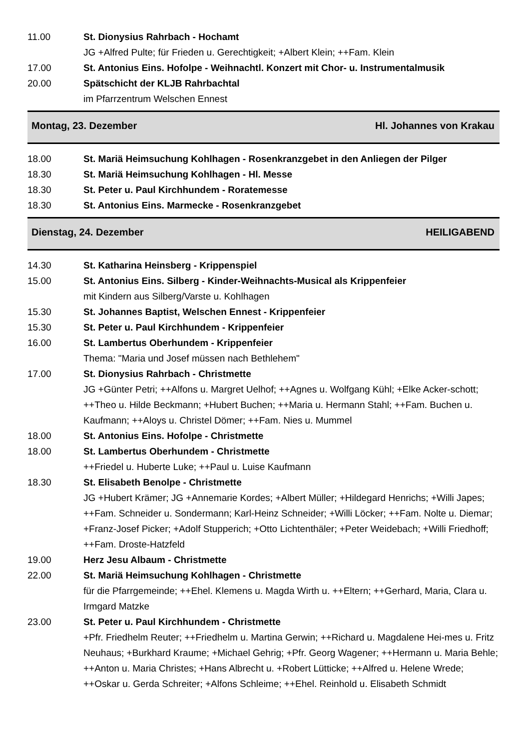11.00 St. Dionysius Rahrbach - Hochamt
JG +Alfred Pulte; für Frieden u. Gerechtigkeit; +Albert Klein; ++Fam. Klein
17.00 St. Antonius Eins. Hofolpe - Weihnachtl. Konzert mit Chor- u. Instrumentalmusik
20.00 Spätschicht der KLJB Rahrbachtal
im Pfarrzentrum Welschen Ennest
Montag, 23. Dezember Hl. Johannes von Krakau
18.00 St. Mariä Heimsuchung Kohlhagen - Rosenkranzgebet in den Anliegen der Pilger
18.30 St. Mariä Heimsuchung Kohlhagen - Hl. Messe
18.30 St. Peter u. Paul Kirchhundem - Roratemesse
18.30 St. Antonius Eins. Marmecke - Rosenkranzgebet
Dienstag, 24. Dezember HEILIGABEND
14.30 St. Katharina Heinsberg - Krippenspiel
15.00 St. Antonius Eins. Silberg - Kinder-Weihnachts-Musical als Krippenfeier
mit Kindern aus Silberg/Varste u. Kohlhagen
15.30 St. Johannes Baptist, Welschen Ennest - Krippenfeier
15.30 St. Peter u. Paul Kirchhundem - Krippenfeier
16.00 St. Lambertus Oberhundem - Krippenfeier
Thema: "Maria und Josef müssen nach Bethlehem"
17.00 St. Dionysius Rahrbach - Christmette
JG +Günter Petri; ++Alfons u. Margret Uelhof; ++Agnes u. Wolfgang Kühl; +Elke Acker-schott; ++Theo u. Hilde Beckmann; +Hubert Buchen; ++Maria u. Hermann Stahl; ++Fam. Buchen u. Kaufmann; ++Aloys u. Christel Dömer; ++Fam. Nies u. Mummel
18.00 St. Antonius Eins. Hofolpe - Christmette
18.00 St. Lambertus Oberhundem - Christmette
++Friedel u. Huberte Luke; ++Paul u. Luise Kaufmann
18.30 St. Elisabeth Benolpe - Christmette
JG +Hubert Krämer; JG +Annemarie Kordes; +Albert Müller; +Hildegard Henrichs; +Willi Japes; ++Fam. Schneider u. Sondermann; Karl-Heinz Schneider; +Willi Löcker; ++Fam. Nolte u. Diemar; +Franz-Josef Picker; +Adolf Stupperich; +Otto Lichtenthäler; +Peter Weidebach; +Willi Friedhoff; ++Fam. Droste-Hatzfeld
19.00 Herz Jesu Albaum - Christmette
22.00 St. Mariä Heimsuchung Kohlhagen - Christmette
für die Pfarrgemeinde; ++Ehel. Klemens u. Magda Wirth u. ++Eltern; ++Gerhard, Maria, Clara u. Irmgard Matzke
23.00 St. Peter u. Paul Kirchhundem - Christmette
+Pfr. Friedhelm Reuter; ++Friedhelm u. Martina Gerwin; ++Richard u. Magdalene Hei-mes u. Fritz Neuhaus; +Burkhard Kraume; +Michael Gehrig; +Pfr. Georg Wagener; ++Hermann u. Maria Behle; ++Anton u. Maria Christes; +Hans Albrecht u. +Robert Lütticke; ++Alfred u. Helene Wrede; ++Oskar u. Gerda Schreiter; +Alfons Schleime; ++Ehel. Reinhold u. Elisabeth Schmidt